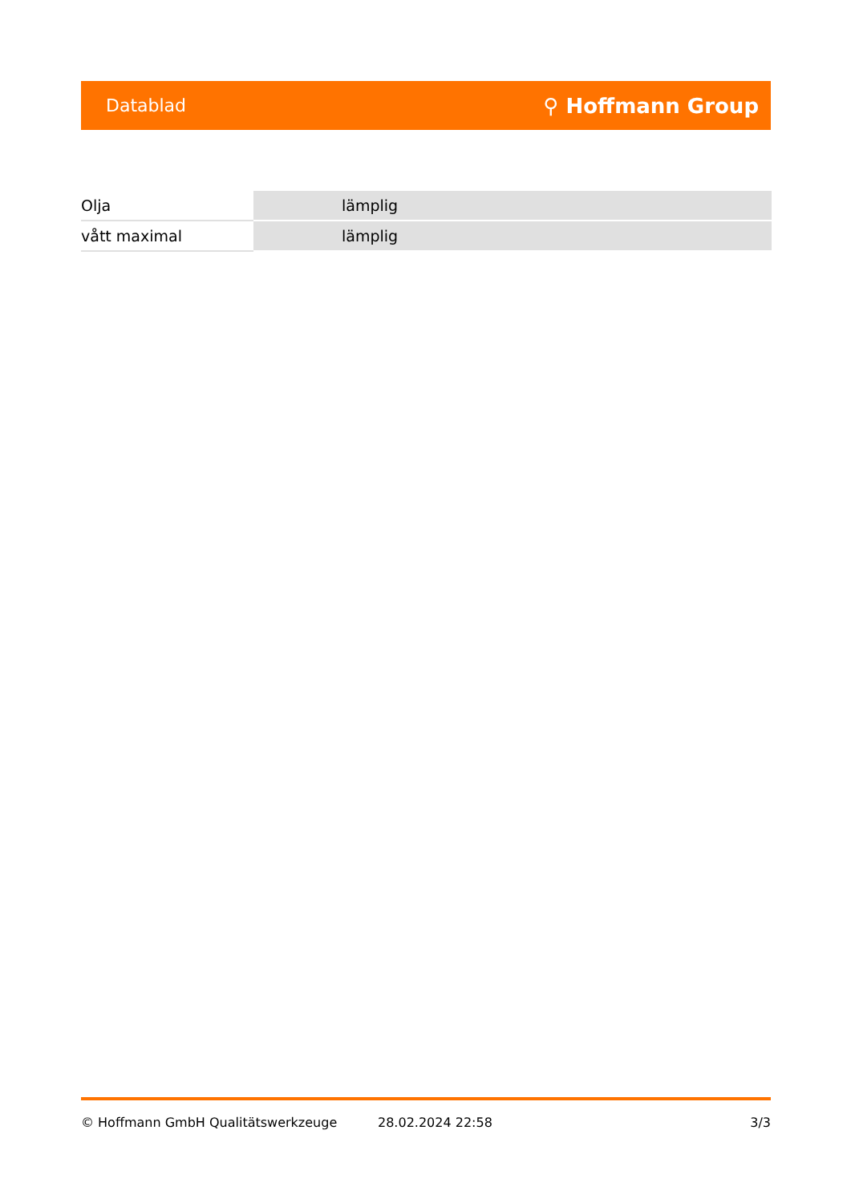Datablad ⚲ Hoffmann Group
| Olja | lämplig |
| vått maximal | lämplig |
© Hoffmann GmbH Qualitätswerkzeuge 28.02.2024 22:58 3/3